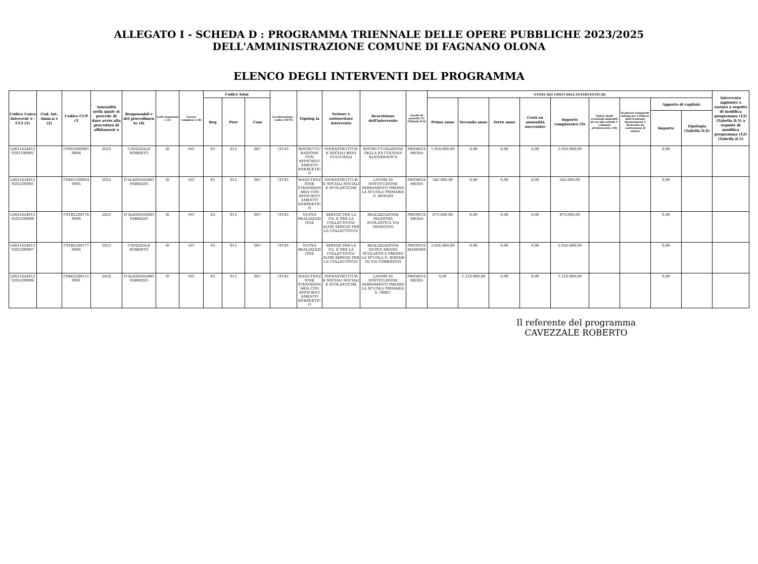ALLEGATO I - SCHEDA D : PROGRAMMA TRIENNALE DELLE OPERE PUBBLICHE 2023/2025
DELL'AMMINISTRAZIONE COMUNE DI FAGNANO OLONA
ELENCO DEGLI INTERVENTI DEL PROGRAMMA
| Codice Unico Intervent o - CUI (1) | Cod. Int. Amm.n e (2) | Codice CUP (3 | Annualità nella quale si prevede di dare avvio alla procedura di affidament o | Responsabil e del procedimen to (4) | Lotto funzional e (5) | Lavoro compless o (6) | Codice Istat | | | Localizzazione - codice NUTS | Tipolog ia | Settore e sottosettore intervento | Descrizione dell'intervento | Livello di priorità (7) (Tabella D.3) | STIMA DEI COSTI DELL'INTERVENTO (8) | | | | | | | | | Intervento aggiunto o variato a seguito di modifica programma (12) (Tabella D.5) a seguito di modifica programma (12) (Tabella D.5) |
| --- | --- | --- | --- | --- | --- | --- | --- | --- | --- | --- | --- | --- | --- | --- | --- | --- | --- | --- | --- | --- | --- | --- | --- | --- |
| | | | | | | | Reg | Prov | Com | | | | | | Primo anno | Secondo anno | Terzo anno | Costi su annualità successive | Importo complessivo (9) | Valore degli eventuali immobili di cui alla scheda C collegati all'intervento (10) | Scadenza temporale ultima per l'utilizzo dell'eventuale finanziament o derivante da contrazione di mutuo | Apporto di capitale | | |
| | | | | | | | | | | | | | | | | | | | | | | Importo | Tipologia (Tabella D.4) | |
| L0021424012 9202100001 | | C99D2000061 0004 | 2023 | CAVEZZALE ROBERTO | SI | NO | 03 | 012 | 067 | ITC41 | RISTRUTTU RAZIONE CON EFFICIENT AMENTO ENERGETIC O | INFRASTRUTTUR E SOCIALI BENI CULTURALI | RISTRUTTURAZIONE DELLA EX COLONIA ELIOTERAPICA | PRIORITA MEDIA | 1.050.000,00 | 0,00 | 0,00 | 0,00 | 1.050.000,00 | | | 0,00 | | |
| L0021424012 9202200001 | | C94D2200014 0005 | 2023 | D'ALESSANDRO FABRIZIO | SI | NO | 03 | 012 | 067 | ITC41 | MANUTENZ IONE STRAORDIN ARIA CON EFFICIENT AMENTO ENERGETIC O | INFRASTRUTTUR E SOCIALI SOCIALI E SCOLASTICHE | LAVORI DI SOSTITUZIONE SERRAMENTI PRESSO LA SCUOLA PRIMARIA G. RODARI | PRIORITA MEDIA | 545.000,00 | 0,00 | 0,00 | 0,00 | 545.000,00 | | | 0,00 | | |
| L0021424012 9202200008 | | C91B2200176 0006 | 2023 | D'ALESSANDRO FABRIZIO | SI | NO | 03 | 012 | 067 | ITC41 | NUOVA REALIZZAZI ONE | SERVIZI PER LA P.A. E PER LA COLLETTIVITA' ALTRI SERVIZI PER LA COLLETTIVITA' | REALIZZAZIONE PALESTRA SCOLASTICA VIA VENEGONI | PRIORITA MEDIA | 875.000,00 | 0,00 | 0,00 | 0,00 | 875.000,00 | | | 0,00 | | |
| L0021424012 9202200007 | | C91B2200177 0006 | 2023 | CAVEZZALE ROBERTO | SI | NO | 03 | 012 | 067 | ITC41 | NUOVA REALIZZAZI ONE | SERVIZI PER LA P.A. E PER LA COLLETTIVITA' ALTRI SERVIZI PER LA COLLETTIVITA' | REALIZZAZIONE NUOVA MENSA SCOLASTICA PRESSO LA SCUOLA G. RODARI IN VIA CORRIDONI | PRIORITA MASSIMA | 2.026.000,00 | 0,00 | 0,00 | 0,00 | 2.026.000,00 | | | 0,00 | | |
| L0021424012 9202200006 | | C94D2200131 0001 | 2024 | D'ALESSANDRO FABRIZIO | SI | NO | 03 | 012 | 067 | ITC41 | MANUTENZ IONE STRAORDIN ARIA CON EFFICIENT AMENTO ENERGETIC O | INFRASTRUTTUR E SOCIALI SOCIALI E SCOLASTICHE | LAVORI DI SOSTITUZIONE SERRAMENTI PRESSO LA SCUOLA PRIMARIA S. ORRU' | PRIORITA MEDIA | 0,00 | 1.210.000,00 | 0,00 | 0,00 | 1.210.000,00 | | | 0,00 | | |
Il referente del programma
CAVEZZALE ROBERTO